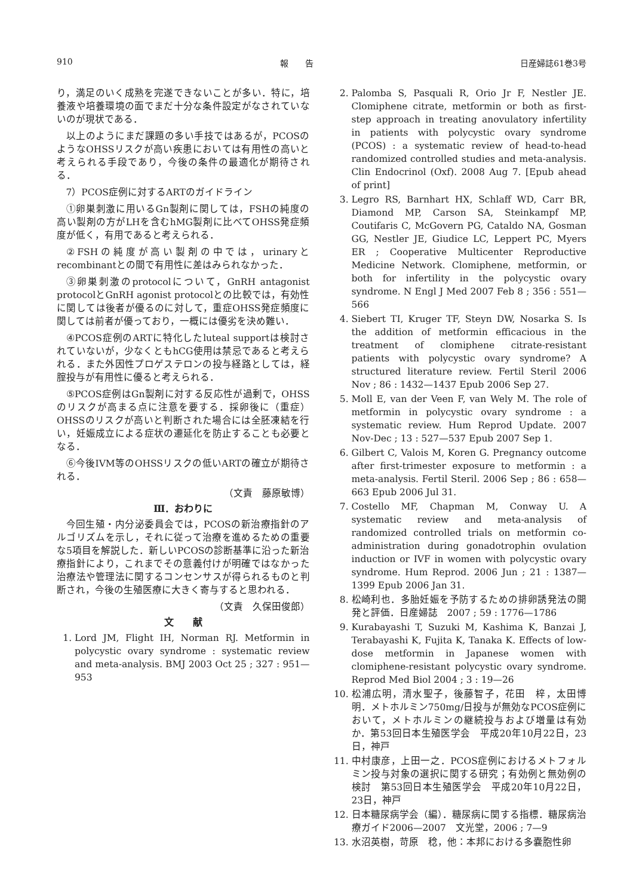910 報　　告 日産婦誌61巻3号
り，満足のいく成熟を完遂できないことが多い．特に，培養液や培養環境の面でまだ十分な条件設定がなされていないのが現状である．
以上のようにまだ課題の多い手技ではあるが，PCOSのようなOHSSリスクが高い疾患においては有用性の高いと考えられる手段であり，今後の条件の最適化が期待される．
7）PCOS症例に対するARTのガイドライン
①卵巣刺激に用いるGn製剤に関しては，FSHの純度の高い製剤の方がLHを含むhMG製剤に比べてOHSS発症頻度が低く，有用であると考えられる．
②FSHの純度が高い製剤の中では，urinaryとrecombinantとの間で有用性に差はみられなかった．
③卵巣刺激のprotocolについて，GnRH antagonist protocolとGnRH agonist protocolとの比較では，有効性に関しては後者が優るのに対して，重症OHSS発症頻度に関しては前者が優っており，一概には優劣を決め難い．
④PCOS症例のARTに特化したluteal supportは検討されていないが，少なくともhCG使用は禁忌であると考えられる．また外因性プロゲステロンの投与経路としては，経腟投与が有用性に優ると考えられる．
⑤PCOS症例はGn製剤に対する反応性が過剰で，OHSSのリスクが高まる点に注意を要する．採卵後に（重症）OHSSのリスクが高いと判断された場合には全胚凍結を行い，妊娠成立による症状の遷延化を防止することも必要となる．
⑥今後IVM等のOHSSリスクの低いARTの確立が期待される．
（文責　藤原敏博）
Ⅲ．おわりに
今回生殖・内分泌委員会では，PCOSの新治療指針のアルゴリズムを示し，それに従って治療を進めるための重要な5項目を解説した．新しいPCOSの診断基準に沿った新治療指針により，これまでその意義付けが明確ではなかった治療法や管理法に関するコンセンサスが得られるものと判断され，今後の生殖医療に大きく寄与すると思われる．
（文責　久保田俊郎）
文　　献
1. Lord JM, Flight IH, Norman RJ. Metformin in polycystic ovary syndrome : systematic review and meta-analysis. BMJ 2003 Oct 25 ; 327 : 951—953
2. Palomba S, Pasquali R, Orio Jr F, Nestler JE. Clomiphene citrate, metformin or both as first-step approach in treating anovulatory infertility in patients with polycystic ovary syndrome (PCOS) : a systematic review of head-to-head randomized controlled studies and meta-analysis. Clin Endocrinol (Oxf). 2008 Aug 7. [Epub ahead of print]
3. Legro RS, Barnhart HX, Schlaff WD, Carr BR, Diamond MP, Carson SA, Steinkampf MP, Coutifaris C, McGovern PG, Cataldo NA, Gosman GG, Nestler JE, Giudice LC, Leppert PC, Myers ER ; Cooperative Multicenter Reproductive Medicine Network. Clomiphene, metformin, or both for infertility in the polycystic ovary syndrome. N Engl J Med 2007 Feb 8 ; 356 : 551—566
4. Siebert TI, Kruger TF, Steyn DW, Nosarka S. Is the addition of metformin efficacious in the treatment of clomiphene citrate-resistant patients with polycystic ovary syndrome? A structured literature review. Fertil Steril 2006 Nov ; 86 : 1432—1437 Epub 2006 Sep 27.
5. Moll E, van der Veen F, van Wely M. The role of metformin in polycystic ovary syndrome : a systematic review. Hum Reprod Update. 2007 Nov-Dec ; 13 : 527—537 Epub 2007 Sep 1.
6. Gilbert C, Valois M, Koren G. Pregnancy outcome after first-trimester exposure to metformin : a meta-analysis. Fertil Steril. 2006 Sep ; 86 : 658—663 Epub 2006 Jul 31.
7. Costello MF, Chapman M, Conway U. A systematic review and meta-analysis of randomized controlled trials on metformin co-administration during gonadotrophin ovulation induction or IVF in women with polycystic ovary syndrome. Hum Reprod. 2006 Jun ; 21 : 1387—1399 Epub 2006 Jan 31.
8. 松崎利也．多胎妊娠を予防するための排卵誘発法の開発と評価．日産婦誌　2007 ; 59 : 1776—1786
9. Kurabayashi T, Suzuki M, Kashima K, Banzai J, Terabayashi K, Fujita K, Tanaka K. Effects of low-dose metformin in Japanese women with clomiphene-resistant polycystic ovary syndrome. Reprod Med Biol 2004 ; 3 : 19—26
10. 松浦広明，清水聖子，後藤智子，花田　梓，太田博明．メトホルミン750mg/日投与が無効なPCOS症例において，メトホルミンの継続投与および増量は有効か．第53回日本生殖医学会　平成20年10月22日，23日，神戸
11. 中村康彦，上田一之．PCOS症例におけるメトフォルミン投与対象の選択に関する研究；有効例と無効例の検討　第53回日本生殖医学会　平成20年10月22日，23日，神戸
12. 日本糖尿病学会（編）．糖尿病に関する指標．糖尿病治療ガイド2006—2007　文光堂，2006 ; 7—9
13. 水沼英樹，苛原　稔，他：本邦における多嚢胞性卵